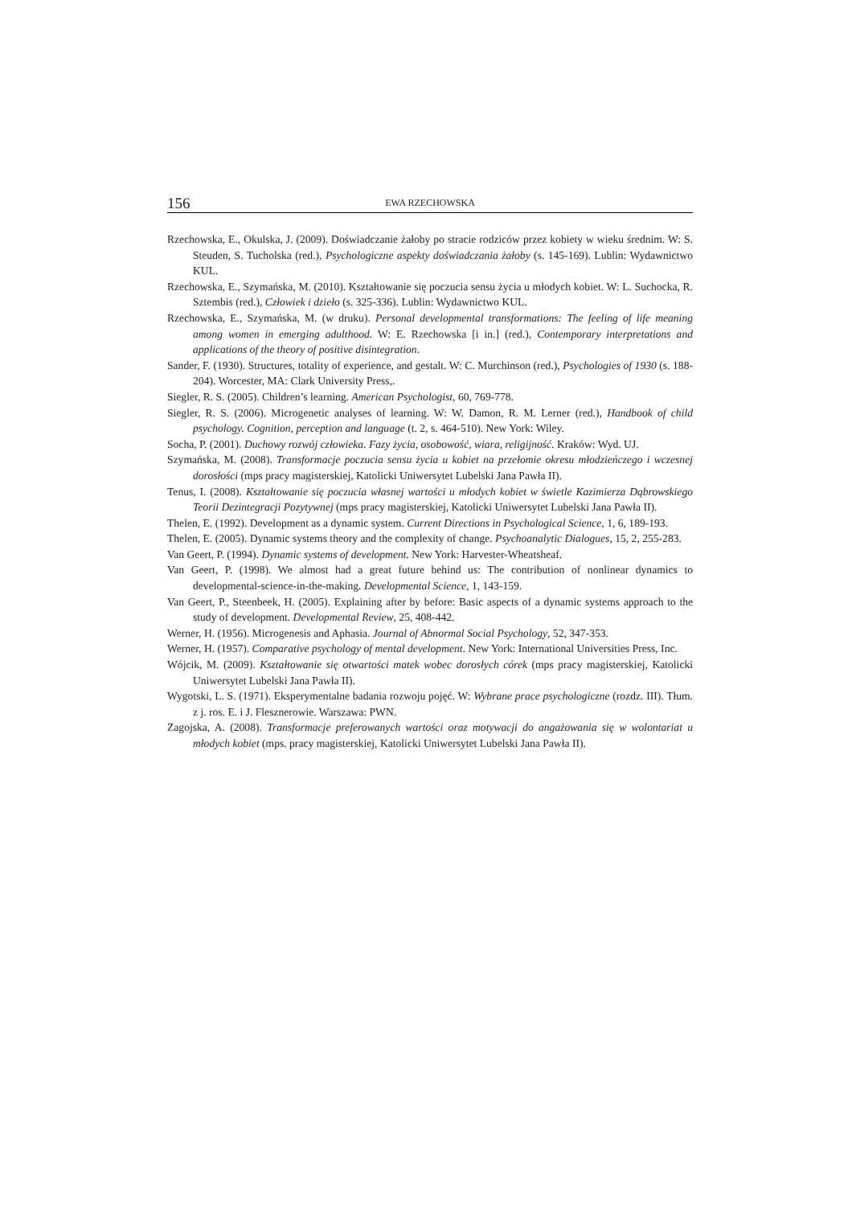156 EWA RZECHOWSKA
Rzechowska, E., Okulska, J. (2009). Doświadczanie żałoby po stracie rodziców przez kobiety w wieku średnim. W: S. Steuden, S. Tucholska (red.), Psychologiczne aspekty doświadczania żałoby (s. 145-169). Lublin: Wydawnictwo KUL.
Rzechowska, E., Szymańska, M. (2010). Kształtowanie się poczucia sensu życia u młodych kobiet. W: L. Suchocka, R. Sztembis (red.), Człowiek i dzieło (s. 325-336). Lublin: Wydawnictwo KUL.
Rzechowska, E., Szymańska, M. (w druku). Personal developmental transformations: The feeling of life meaning among women in emerging adulthood. W: E. Rzechowska [i in.] (red.), Contemporary interpretations and applications of the theory of positive disintegration.
Sander, F. (1930). Structures, totality of experience, and gestalt. W: C. Murchinson (red.), Psychologies of 1930 (s. 188-204). Worcester, MA: Clark University Press,.
Siegler, R. S. (2005). Children’s learning. American Psychologist, 60, 769-778.
Siegler, R. S. (2006). Microgenetic analyses of learning. W: W. Damon, R. M. Lerner (red.), Handbook of child psychology. Cognition, perception and language (t. 2, s. 464-510). New York: Wiley.
Socha, P. (2001). Duchowy rozwój człowieka. Fazy życia, osobowość, wiara, religijność. Kraków: Wyd. UJ.
Szymańska, M. (2008). Transformacje poczucia sensu życia u kobiet na przełomie okresu młodzieńczego i wczesnej dorosłości (mps pracy magisterskiej, Katolicki Uniwersytet Lubelski Jana Pawła II).
Tenus, I. (2008). Kształtowanie się poczucia własnej wartości u młodych kobiet w świetle Kazimierza Dąbrowskiego Teorii Dezintegracji Pozytywnej (mps pracy magisterskiej, Katolicki Uniwersytet Lubelski Jana Pawła II).
Thelen, E. (1992). Development as a dynamic system. Current Directions in Psychological Science, 1, 6, 189-193.
Thelen, E. (2005). Dynamic systems theory and the complexity of change. Psychoanalytic Dialogues, 15, 2, 255-283.
Van Geert, P. (1994). Dynamic systems of development. New York: Harvester-Wheatsheaf.
Van Geert, P. (1998). We almost had a great future behind us: The contribution of nonlinear dynamics to developmental-science-in-the-making. Developmental Science, 1, 143-159.
Van Geert, P., Steenbeek, H. (2005). Explaining after by before: Basic aspects of a dynamic systems approach to the study of development. Developmental Review, 25, 408-442.
Werner, H. (1956). Microgenesis and Aphasia. Journal of Abnormal Social Psychology, 52, 347-353.
Werner, H. (1957). Comparative psychology of mental development. New York: International Universities Press, Inc.
Wójcik, M. (2009). Kształtowanie się otwartości matek wobec dorosłych córek (mps pracy magisterskiej, Katolicki Uniwersytet Lubelski Jana Pawła II).
Wygotski, L. S. (1971). Eksperymentalne badania rozwoju pojęć. W: Wybrane prace psychologiczne (rozdz. III). Tłum. z j. ros. E. i J. Flesznerowie. Warszawa: PWN.
Zagojska, A. (2008). Transformacje preferowanych wartości oraz motywacji do angażowania się w wolontariat u młodych kobiet (mps. pracy magisterskiej, Katolicki Uniwersytet Lubelski Jana Pawła II).